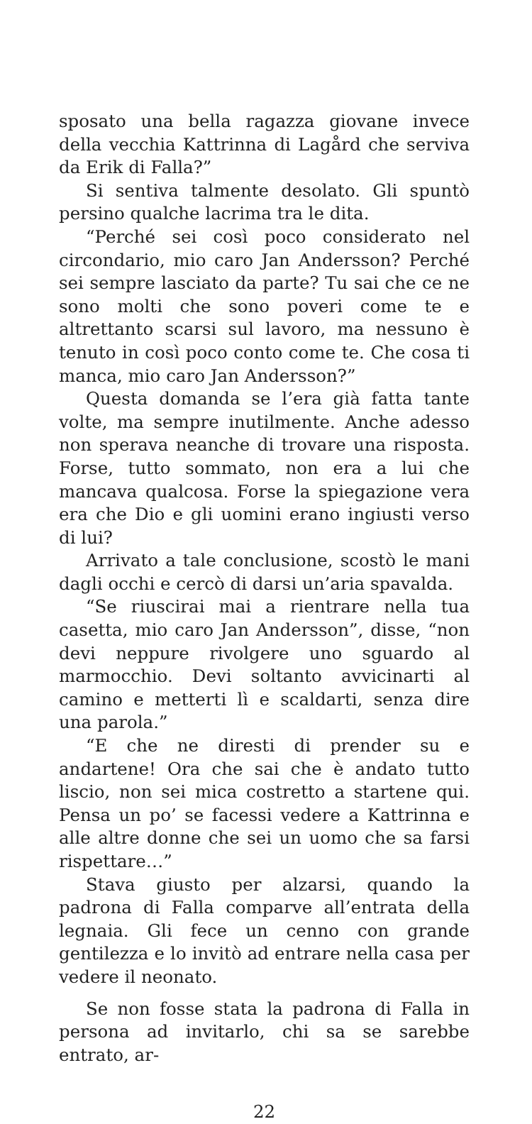sposato una bella ragazza giovane invece della vecchia Kattrinna di Lagård che serviva da Erik di Falla?”
Si sentiva talmente desolato. Gli spuntò persino qualche lacrima tra le dita.
“Perché sei così poco considerato nel circondario, mio caro Jan Andersson? Perché sei sempre lasciato da parte? Tu sai che ce ne sono molti che sono poveri come te e altrettanto scarsi sul lavoro, ma nessuno è tenuto in così poco conto come te. Che cosa ti manca, mio caro Jan Andersson?”
Questa domanda se l’era già fatta tante volte, ma sempre inutilmente. Anche adesso non sperava neanche di trovare una risposta. Forse, tutto sommato, non era a lui che mancava qualcosa. Forse la spiegazione vera era che Dio e gli uomini erano ingiusti verso di lui?
Arrivato a tale conclusione, scostò le mani dagli occhi e cercò di darsi un’aria spavalda.
“Se riuscirai mai a rientrare nella tua casetta, mio caro Jan Andersson”, disse, “non devi neppure rivolgere uno sguardo al marmocchio. Devi soltanto avvicinarti al camino e metterti lì e scaldarti, senza dire una parola.”
“E che ne diresti di prender su e andartene! Ora che sai che è andato tutto liscio, non sei mica costretto a startene qui. Pensa un po’ se facessi vedere a Kattrinna e alle altre donne che sei un uomo che sa farsi rispettare…”
Stava giusto per alzarsi, quando la padrona di Falla comparve all’entrata della legnaia. Gli fece un cenno con grande gentilezza e lo invitò ad entrare nella casa per vedere il neonato.
Se non fosse stata la padrona di Falla in persona ad invitarlo, chi sa se sarebbe entrato, ar-
22